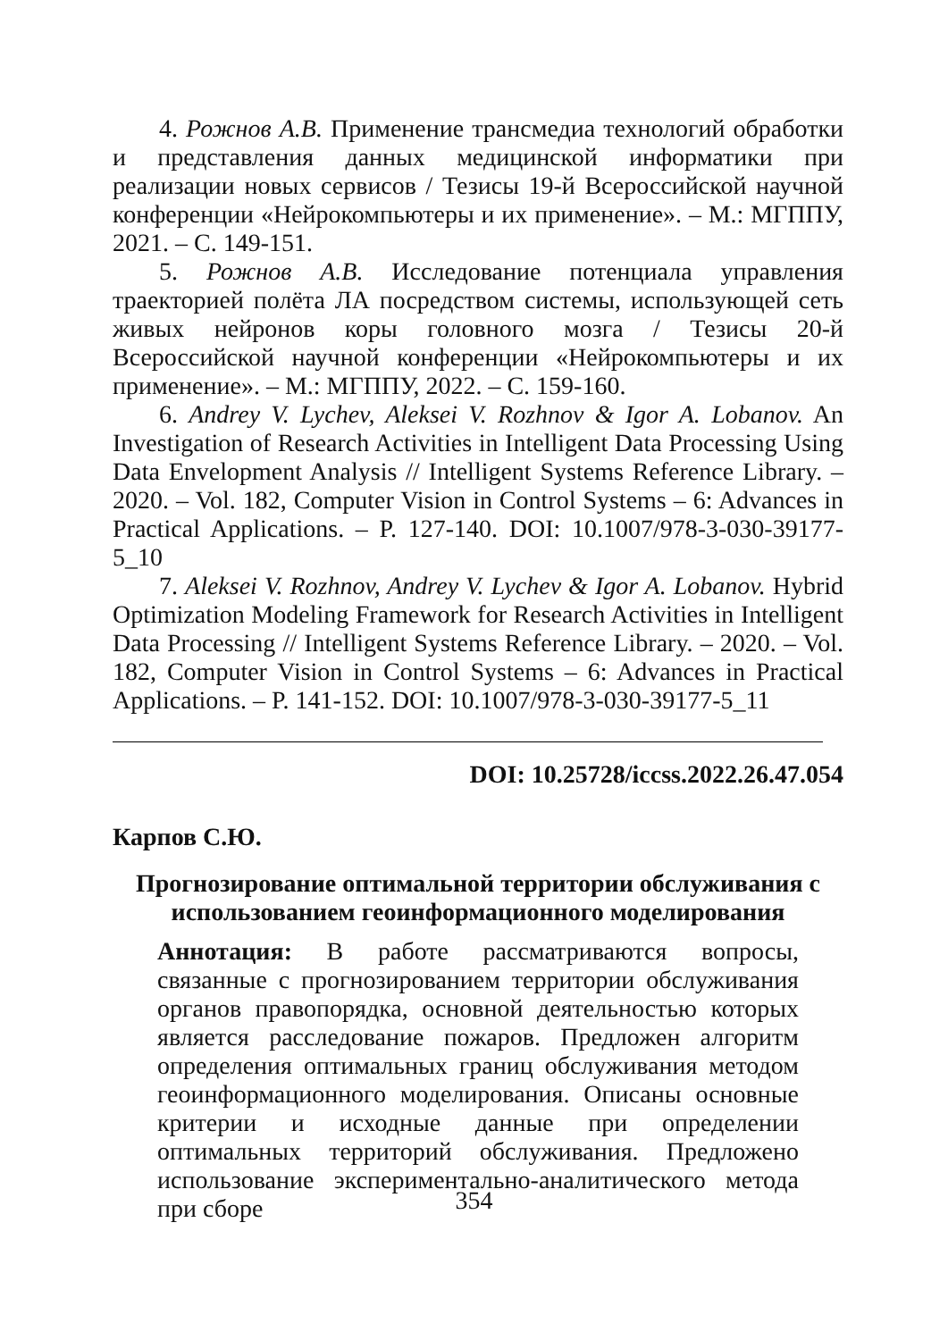4. Рожнов А.В. Применение трансмедиа технологий обработки и представления данных медицинской информатики при реализации новых сервисов / Тезисы 19-й Всероссийской научной конференции «Нейрокомпьютеры и их применение». – М.: МГППУ, 2021. – С. 149-151.
5. Рожнов А.В. Исследование потенциала управления траекторией полёта ЛА посредством системы, использующей сеть живых нейронов коры головного мозга / Тезисы 20-й Всероссийской научной конференции «Нейрокомпьютеры и их применение». – М.: МГППУ, 2022. – С. 159-160.
6. Andrey V. Lychev, Aleksei V. Rozhnov & Igor A. Lobanov. An Investigation of Research Activities in Intelligent Data Processing Using Data Envelopment Analysis // Intelligent Systems Reference Library. – 2020. – Vol. 182, Computer Vision in Control Systems – 6: Advances in Practical Applications. – P. 127-140. DOI: 10.1007/978-3-030-39177-5_10
7. Aleksei V. Rozhnov, Andrey V. Lychev & Igor A. Lobanov. Hybrid Optimization Modeling Framework for Research Activities in Intelligent Data Processing // Intelligent Systems Reference Library. – 2020. – Vol. 182, Computer Vision in Control Systems – 6: Advances in Practical Applications. – P. 141-152. DOI: 10.1007/978-3-030-39177-5_11
DOI: 10.25728/iccss.2022.26.47.054
Карпов С.Ю.
Прогнозирование оптимальной территории обслуживания с использованием геоинформационного моделирования
Аннотация: В работе рассматриваются вопросы, связанные с прогнозированием территории обслуживания органов правопорядка, основной деятельностью которых является расследование пожаров. Предложен алгоритм определения оптимальных границ обслуживания методом геоинформационного моделирования. Описаны основные критерии и исходные данные при определении оптимальных территорий обслуживания. Предложено использование экспериментально-аналитического метода при сборе
354